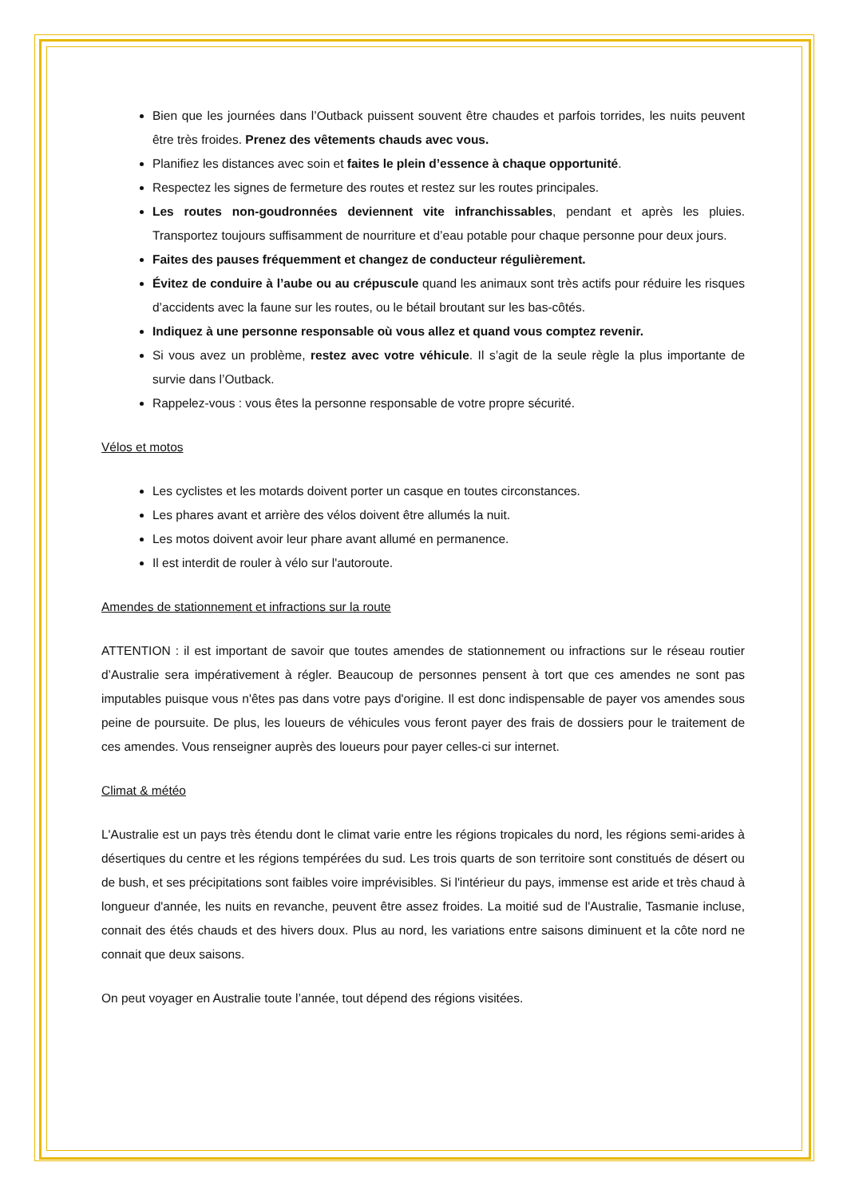Bien que les journées dans l’Outback puissent souvent être chaudes et parfois torrides, les nuits peuvent être très froides. Prenez des vêtements chauds avec vous.
Planifiez les distances avec soin et faites le plein d’essence à chaque opportunité.
Respectez les signes de fermeture des routes et restez sur les routes principales.
Les routes non-goudronnées deviennent vite infranchissables, pendant et après les pluies. Transportez toujours suffisamment de nourriture et d’eau potable pour chaque personne pour deux jours.
Faites des pauses fréquemment et changez de conducteur régulièrement.
Évitez de conduire à l’aube ou au crépuscule quand les animaux sont très actifs pour réduire les risques d’accidents avec la faune sur les routes, ou le bétail broutant sur les bas-côtés.
Indiquez à une personne responsable où vous allez et quand vous comptez revenir.
Si vous avez un problème, restez avec votre véhicule. Il s’agit de la seule règle la plus importante de survie dans l’Outback.
Rappelez-vous : vous êtes la personne responsable de votre propre sécurité.
Vélos et motos
Les cyclistes et les motards doivent porter un casque en toutes circonstances.
Les phares avant et arrière des vélos doivent être allumés la nuit.
Les motos doivent avoir leur phare avant allumé en permanence.
Il est interdit de rouler à vélo sur l'autoroute.
Amendes de stationnement et infractions sur la route
ATTENTION : il est important de savoir que toutes amendes de stationnement ou infractions sur le réseau routier d’Australie sera impérativement à régler. Beaucoup de personnes pensent à tort que ces amendes ne sont pas imputables puisque vous n'êtes pas dans votre pays d'origine. Il est donc indispensable de payer vos amendes sous peine de poursuite. De plus, les loueurs de véhicules vous feront payer des frais de dossiers pour le traitement de ces amendes. Vous renseigner auprès des loueurs pour payer celles-ci sur internet.
Climat & météo
L'Australie est un pays très étendu dont le climat varie entre les régions tropicales du nord, les régions semi-arides à désertiques du centre et les régions tempérées du sud. Les trois quarts de son territoire sont constitués de désert ou de bush, et ses précipitations sont faibles voire imprévisibles. Si l'intérieur du pays, immense est aride et très chaud à longueur d'année, les nuits en revanche, peuvent être assez froides. La moitié sud de l'Australie, Tasmanie incluse, connait des étés chauds et des hivers doux. Plus au nord, les variations entre saisons diminuent et la côte nord ne connait que deux saisons.
On peut voyager en Australie toute l’année, tout dépend des régions visitées.